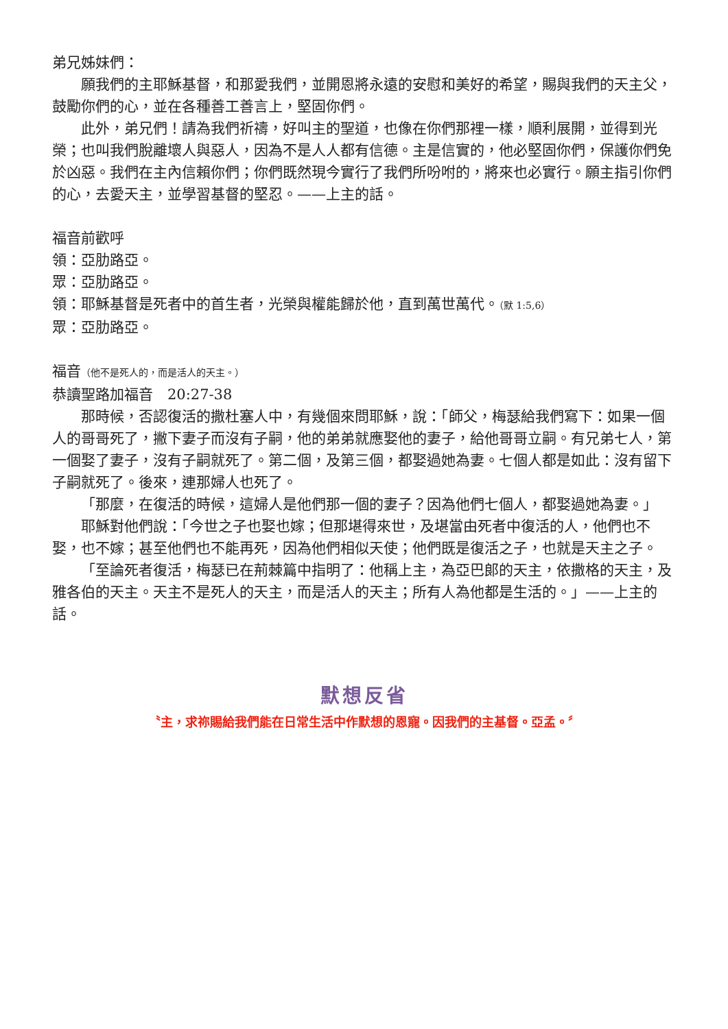弟兄姊妹們：
願我們的主耶穌基督，和那愛我們，並開恩將永遠的安慰和美好的希望，賜與我們的天主父，鼓勵你們的心，並在各種善工善言上，堅固你們。
此外，弟兄們！請為我們祈禱，好叫主的聖道，也像在你們那裡一樣，順利展開，並得到光榮；也叫我們脫離壞人與惡人，因為不是人人都有信德。主是信實的，他必堅固你們，保護你們免於凶惡。我們在主內信賴你們；你們既然現今實行了我們所吩咐的，將來也必實行。願主指引你們的心，去愛天主，並學習基督的堅忍。——上主的話。
福音前歡呼
領：亞肋路亞。
眾：亞肋路亞。
領：耶穌基督是死者中的首生者，光榮與權能歸於他，直到萬世萬代。（默 1:5,6）
眾：亞肋路亞。
福音（他不是死人的，而是活人的天主。）
恭讀聖路加福音　20:27-38
那時候，否認復活的撒杜塞人中，有幾個來問耶穌，說：「師父，梅瑟給我們寫下：如果一個人的哥哥死了，撇下妻子而沒有子嗣，他的弟弟就應娶他的妻子，給他哥哥立嗣。有兄弟七人，第一個娶了妻子，沒有子嗣就死了。第二個，及第三個，都娶過她為妻。七個人都是如此：沒有留下子嗣就死了。後來，連那婦人也死了。
「那麼，在復活的時候，這婦人是他們那一個的妻子？因為他們七個人，都娶過她為妻。」
耶穌對他們說：「今世之子也娶也嫁；但那堪得來世，及堪當由死者中復活的人，他們也不娶，也不嫁；甚至他們也不能再死，因為他們相似天使；他們既是復活之子，也就是天主之子。
「至論死者復活，梅瑟已在荊棘篇中指明了：他稱上主，為亞巴郎的天主，依撒格的天主，及雅各伯的天主。天主不是死人的天主，而是活人的天主；所有人為他都是生活的。」——上主的話。
默想反省
〝主，求祢賜給我們能在日常生活中作默想的恩寵。因我們的主基督。亞孟。〞